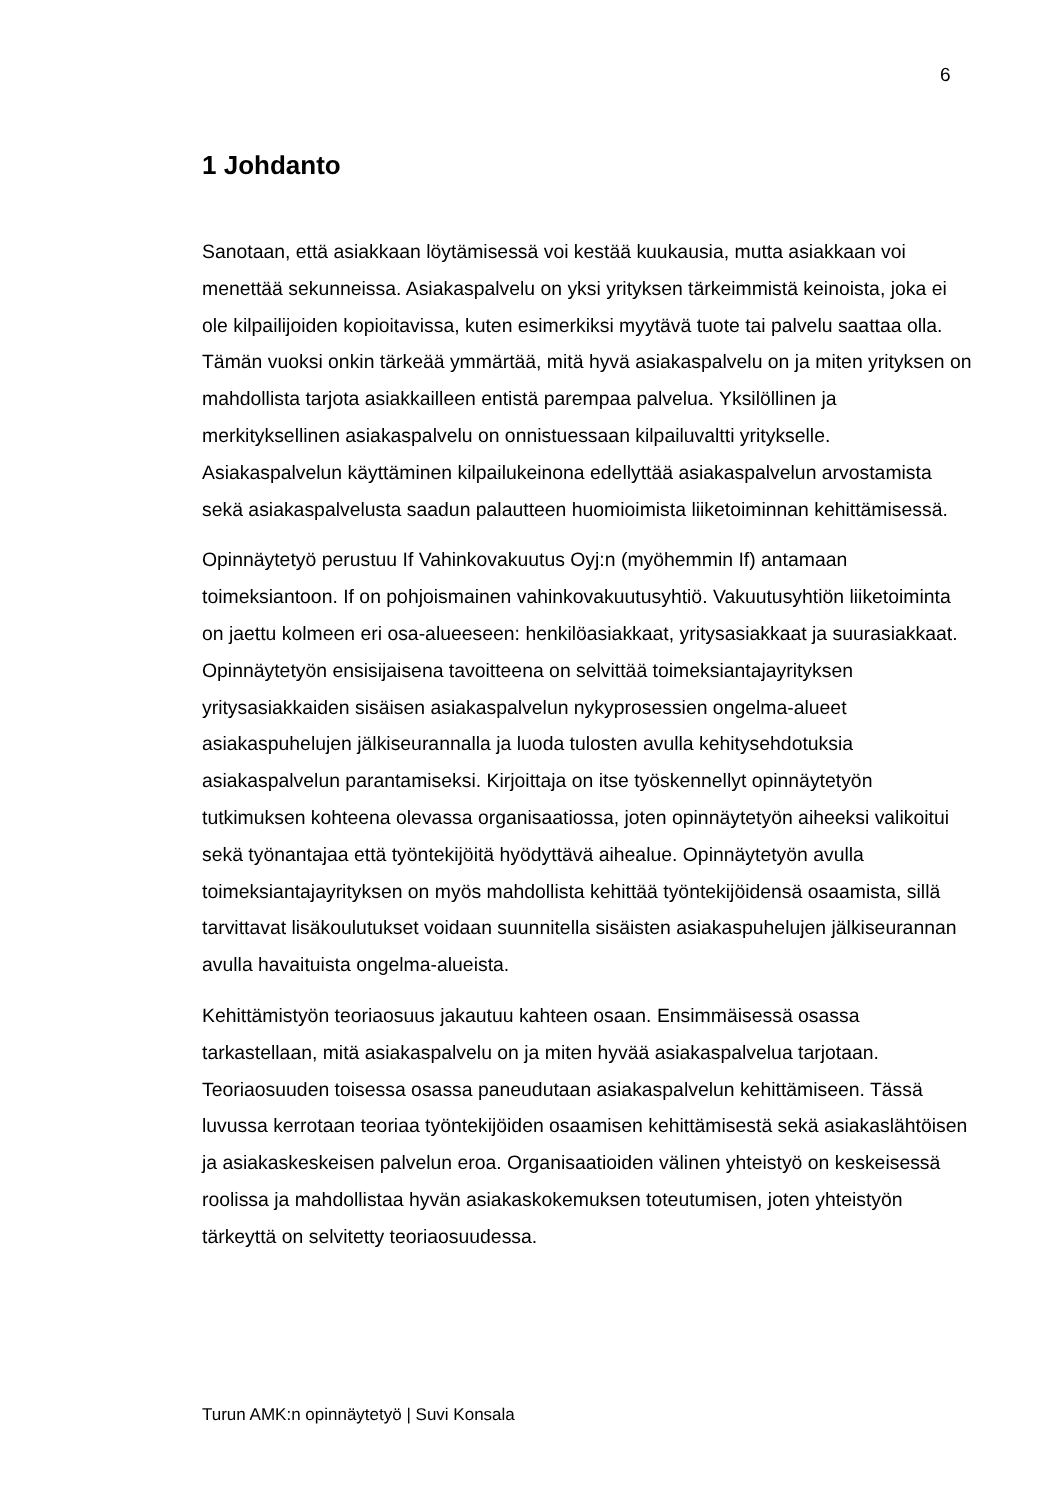6
1 Johdanto
Sanotaan, että asiakkaan löytämisessä voi kestää kuukausia, mutta asiakkaan voi menettää sekunneissa. Asiakaspalvelu on yksi yrityksen tärkeimmistä keinoista, joka ei ole kilpailijoiden kopioitavissa, kuten esimerkiksi myytävä tuote tai palvelu saattaa olla. Tämän vuoksi onkin tärkeää ymmärtää, mitä hyvä asiakaspalvelu on ja miten yrityksen on mahdollista tarjota asiakkailleen entistä parempaa palvelua. Yksilöllinen ja merkityksellinen asiakaspalvelu on onnistuessaan kilpailuvaltti yritykselle. Asiakaspalvelun käyttäminen kilpailukeinona edellyttää asiakaspalvelun arvostamista sekä asiakaspalvelusta saadun palautteen huomioimista liiketoiminnan kehittämisessä.
Opinnäytetyö perustuu If Vahinkovakuutus Oyj:n (myöhemmin If) antamaan toimeksiantoon. If on pohjoismainen vahinkovakuutusyhtiö. Vakuutusyhtiön liiketoiminta on jaettu kolmeen eri osa-alueeseen: henkilöasiakkaat, yritysasiakkaat ja suurasiakkaat. Opinnäytetyön ensisijaisena tavoitteena on selvittää toimeksiantajayrityksen yritysasiakkaiden sisäisen asiakaspalvelun nykyprosessien ongelma-alueet asiakaspuhelujen jälkiseurannalla ja luoda tulosten avulla kehitysehdotuksia asiakaspalvelun parantamiseksi. Kirjoittaja on itse työskennellyt opinnäytetyön tutkimuksen kohteena olevassa organisaatiossa, joten opinnäytetyön aiheeksi valikoitui sekä työnantajaa että työntekijöitä hyödyttävä aihealue. Opinnäytetyön avulla toimeksiantajayrityksen on myös mahdollista kehittää työntekijöidensä osaamista, sillä tarvittavat lisäkoulutukset voidaan suunnitella sisäisten asiakaspuhelujen jälkiseurannan avulla havaituista ongelma-alueista.
Kehittämistyön teoriaosuus jakautuu kahteen osaan. Ensimmäisessä osassa tarkastellaan, mitä asiakaspalvelu on ja miten hyvää asiakaspalvelua tarjotaan. Teoriaosuuden toisessa osassa paneudutaan asiakaspalvelun kehittämiseen. Tässä luvussa kerrotaan teoriaa työntekijöiden osaamisen kehittämisestä sekä asiakaslähtöisen ja asiakaskeskeisen palvelun eroa. Organisaatioiden välinen yhteistyö on keskeisessä roolissa ja mahdollistaa hyvän asiakaskokemuksen toteutumisen, joten yhteistyön tärkeyttä on selvitetty teoriaosuudessa.
Turun AMK:n opinnäytetyö | Suvi Konsala